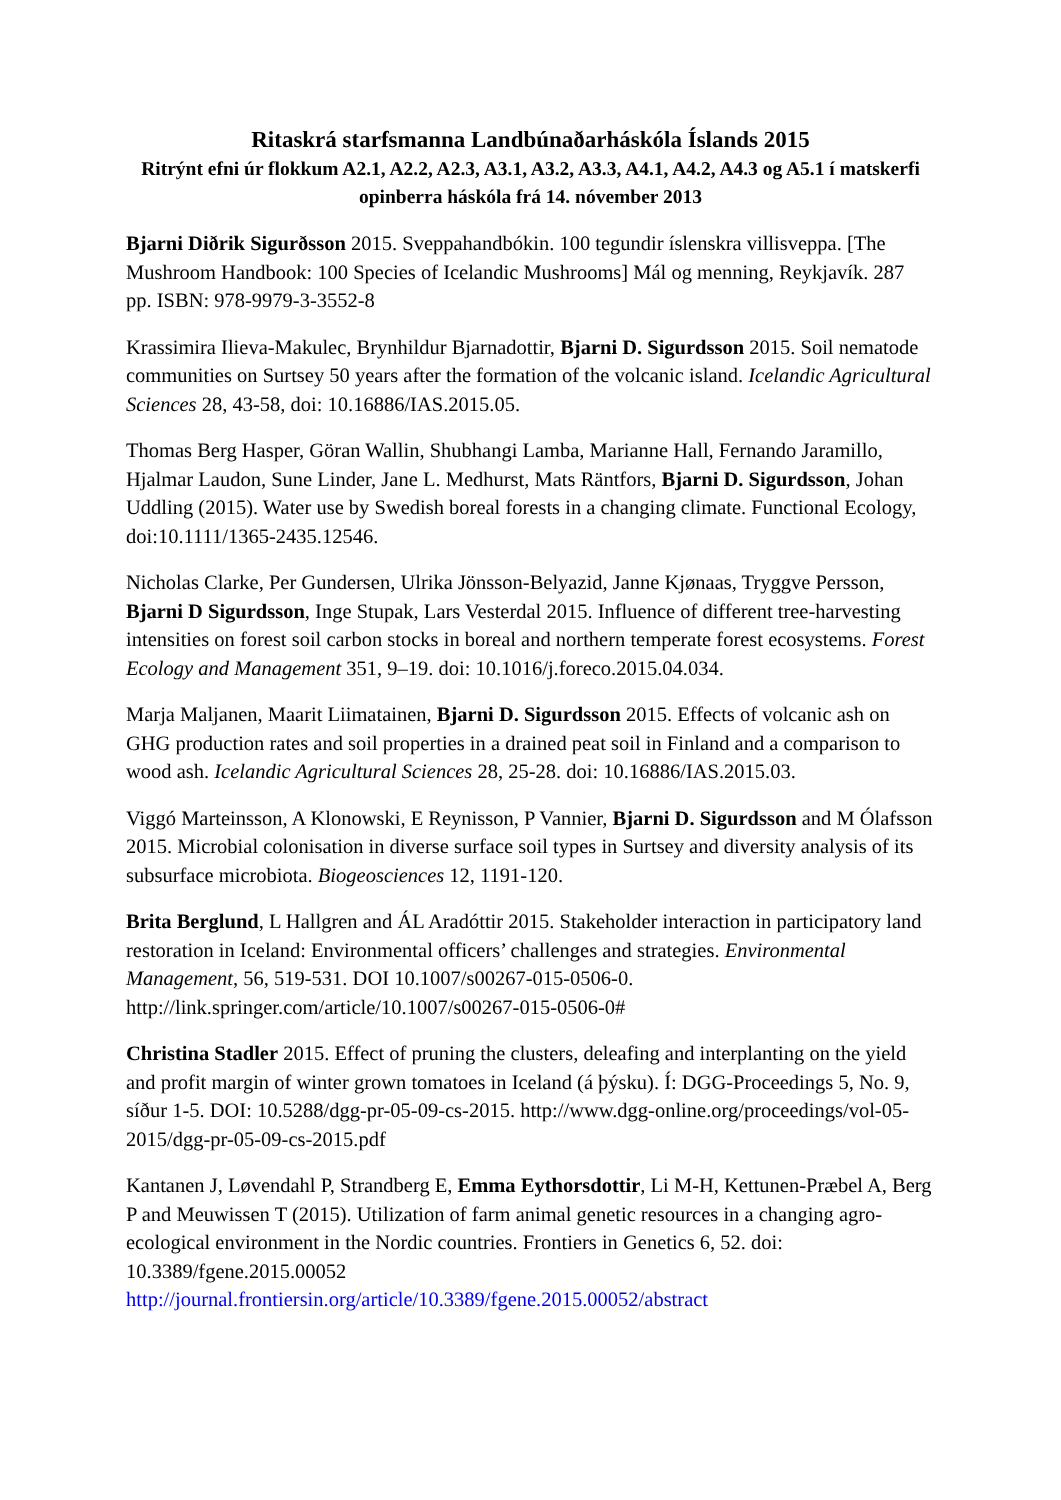Ritaskrá starfsmanna Landbúnaðarháskóla Íslands 2015
Ritrýnt efni úr flokkum A2.1, A2.2, A2.3, A3.1, A3.2, A3.3, A4.1, A4.2, A4.3 og A5.1 í matskerfi opinberra háskóla frá 14. nóvember 2013
Bjarni Diðrik Sigurðsson 2015. Sveppahandbókin. 100 tegundir íslenskra villisveppa. [The Mushroom Handbook: 100 Species of Icelandic Mushrooms] Mál og menning, Reykjavík. 287 pp. ISBN: 978-9979-3-3552-8
Krassimira Ilieva-Makulec, Brynhildur Bjarnadottir, Bjarni D. Sigurdsson 2015. Soil nematode communities on Surtsey 50 years after the formation of the volcanic island. Icelandic Agricultural Sciences 28, 43-58, doi: 10.16886/IAS.2015.05.
Thomas Berg Hasper, Göran Wallin, Shubhangi Lamba, Marianne Hall, Fernando Jaramillo, Hjalmar Laudon, Sune Linder, Jane L. Medhurst, Mats Räntfors, Bjarni D. Sigurdsson, Johan Uddling (2015). Water use by Swedish boreal forests in a changing climate. Functional Ecology, doi:10.1111/1365-2435.12546.
Nicholas Clarke, Per Gundersen, Ulrika Jönsson-Belyazid, Janne Kjønaas, Tryggve Persson, Bjarni D Sigurdsson, Inge Stupak, Lars Vesterdal 2015. Influence of different tree-harvesting intensities on forest soil carbon stocks in boreal and northern temperate forest ecosystems. Forest Ecology and Management 351, 9–19. doi: 10.1016/j.foreco.2015.04.034.
Marja Maljanen, Maarit Liimatainen, Bjarni D. Sigurdsson 2015. Effects of volcanic ash on GHG production rates and soil properties in a drained peat soil in Finland and a comparison to wood ash. Icelandic Agricultural Sciences 28, 25-28. doi: 10.16886/IAS.2015.03.
Viggó Marteinsson, A Klonowski, E Reynisson, P Vannier, Bjarni D. Sigurdsson and M Ólafsson 2015. Microbial colonisation in diverse surface soil types in Surtsey and diversity analysis of its subsurface microbiota. Biogeosciences 12, 1191-120.
Brita Berglund, L Hallgren and ÁL Aradóttir 2015. Stakeholder interaction in participatory land restoration in Iceland: Environmental officers’ challenges and strategies. Environmental Management, 56, 519-531. DOI 10.1007/s00267-015-0506-0. http://link.springer.com/article/10.1007/s00267-015-0506-0#
Christina Stadler 2015. Effect of pruning the clusters, deleafing and interplanting on the yield and profit margin of winter grown tomatoes in Iceland (á þýsku). Í: DGG-Proceedings 5, No. 9, síður 1-5. DOI: 10.5288/dgg-pr-05-09-cs-2015. http://www.dgg-online.org/proceedings/vol-05-2015/dgg-pr-05-09-cs-2015.pdf
Kantanen J, Løvendahl P, Strandberg E, Emma Eythorsdottir, Li M-H, Kettunen-Præbel A, Berg P and Meuwissen T (2015). Utilization of farm animal genetic resources in a changing agro-ecological environment in the Nordic countries. Frontiers in Genetics 6, 52. doi: 10.3389/fgene.2015.00052
http://journal.frontiersin.org/article/10.3389/fgene.2015.00052/abstract